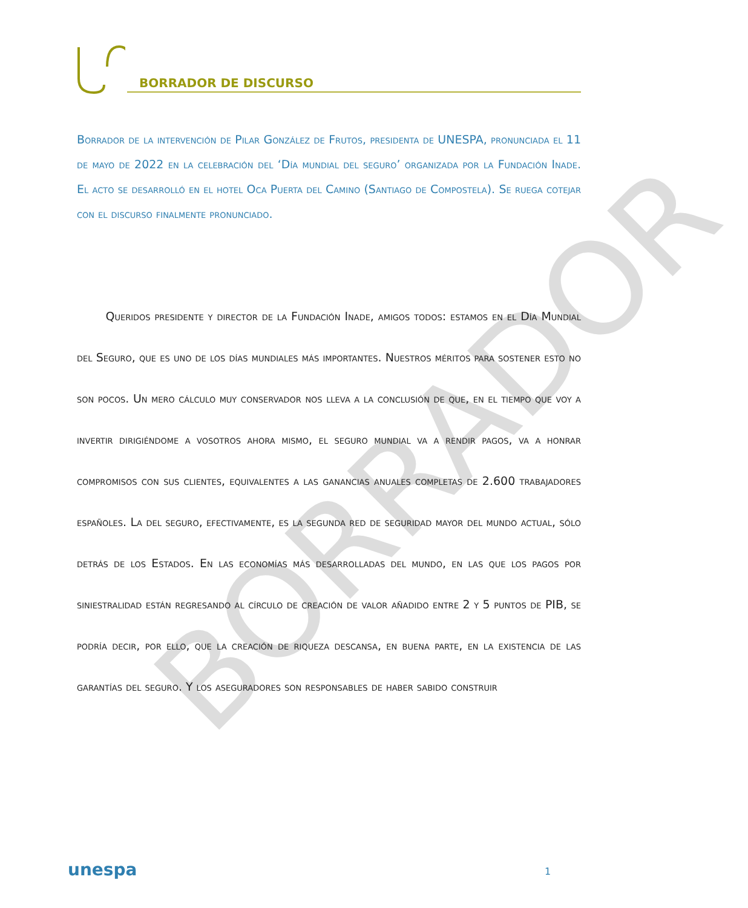BORRADOR
BORRADOR DE DISCURSO
Borrador de la intervención de Pilar González de Frutos, presidenta de UNESPA, pronunciada el 11 de mayo de 2022 en la celebración del ‘Día mundial del seguro’ organizada por la Fundación Inade. El acto se desarrolló en el hotel Oca Puerta del Camino (Santiago de Compostela). Se ruega cotejar con el discurso finalmente pronunciado.
   Queridos presidente y director de la Fundación Inade, amigos todos: estamos en el Día Mundial del Seguro, que es uno de los días mundiales más importantes. Nuestros méritos para sostener esto no son pocos. Un mero cálculo muy conservador nos lleva a la conclusión de que, en el tiempo que voy a invertir dirigiéndome a vosotros ahora mismo, el seguro mundial va a rendir pagos, va a honrar compromisos con sus clientes, equivalentes a las ganancias anuales completas de 2.600 trabajadores españoles. La del seguro, efectivamente, es la segunda red de seguridad mayor del mundo actual, sólo detrás de los Estados. En las economías más desarrolladas del mundo, en las que los pagos por siniestralidad están regresando al círculo de creación de valor añadido entre 2 y 5 puntos de PIB, se podría decir, por ello, que la creación de riqueza descansa, en buena parte, en la existencia de las garantías del seguro. Y los aseguradores son responsables de haber sabido construir
unespa 1